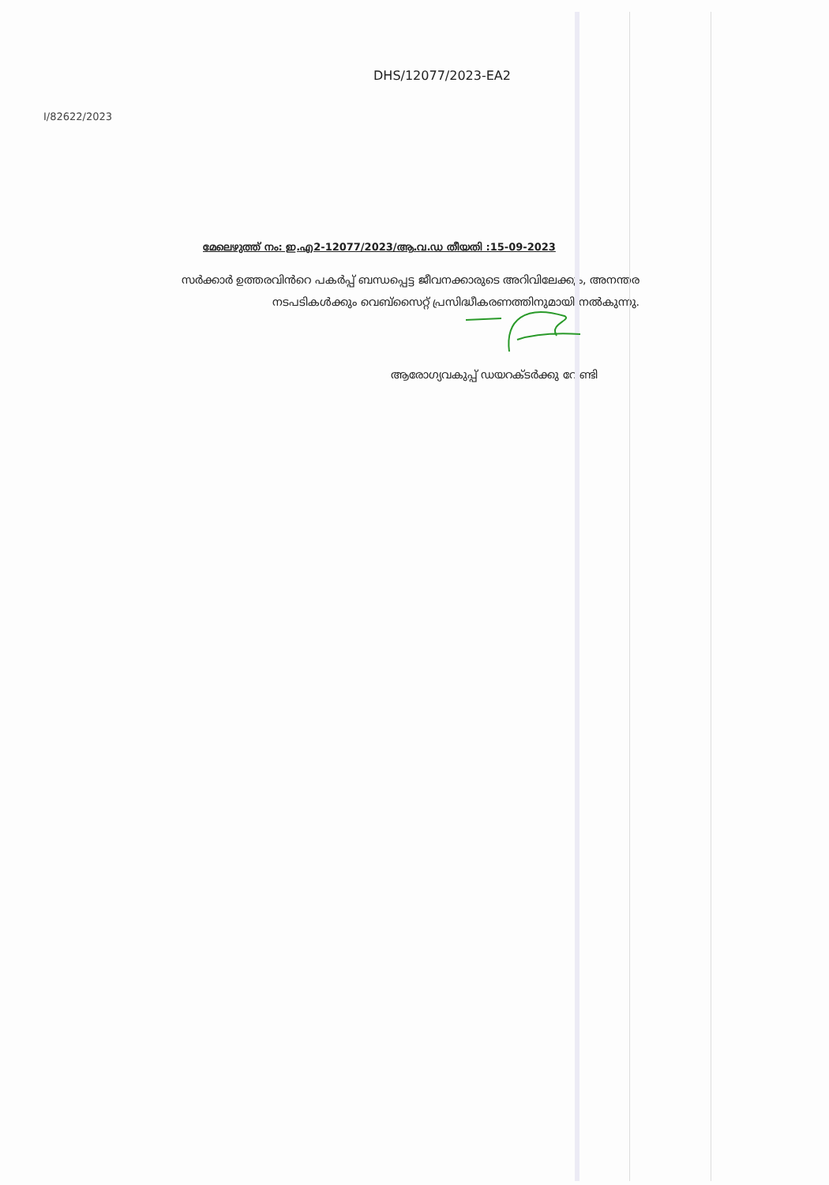DHS/12077/2023-EA2
I/82622/2023
മേലെഴുത്ത് നം: ഇ.എ2-12077/2023/ആ.വ.ഡ തീയതി :15-09-2023
സർക്കാർ ഉത്തരവിൻറെ പകർപ്പ് ബന്ധപ്പെട്ട ജീവനക്കാരുടെ അറിവിലേക്കും, അനന്തര നടപടികൾക്കും വെബ്സൈറ്റ് പ്രസിദ്ധീകരണത്തിനുമായി നൽകുന്നു.
ആരോഗ്യവകുപ്പ് ഡയറക്ടർക്കു വേണ്ടി